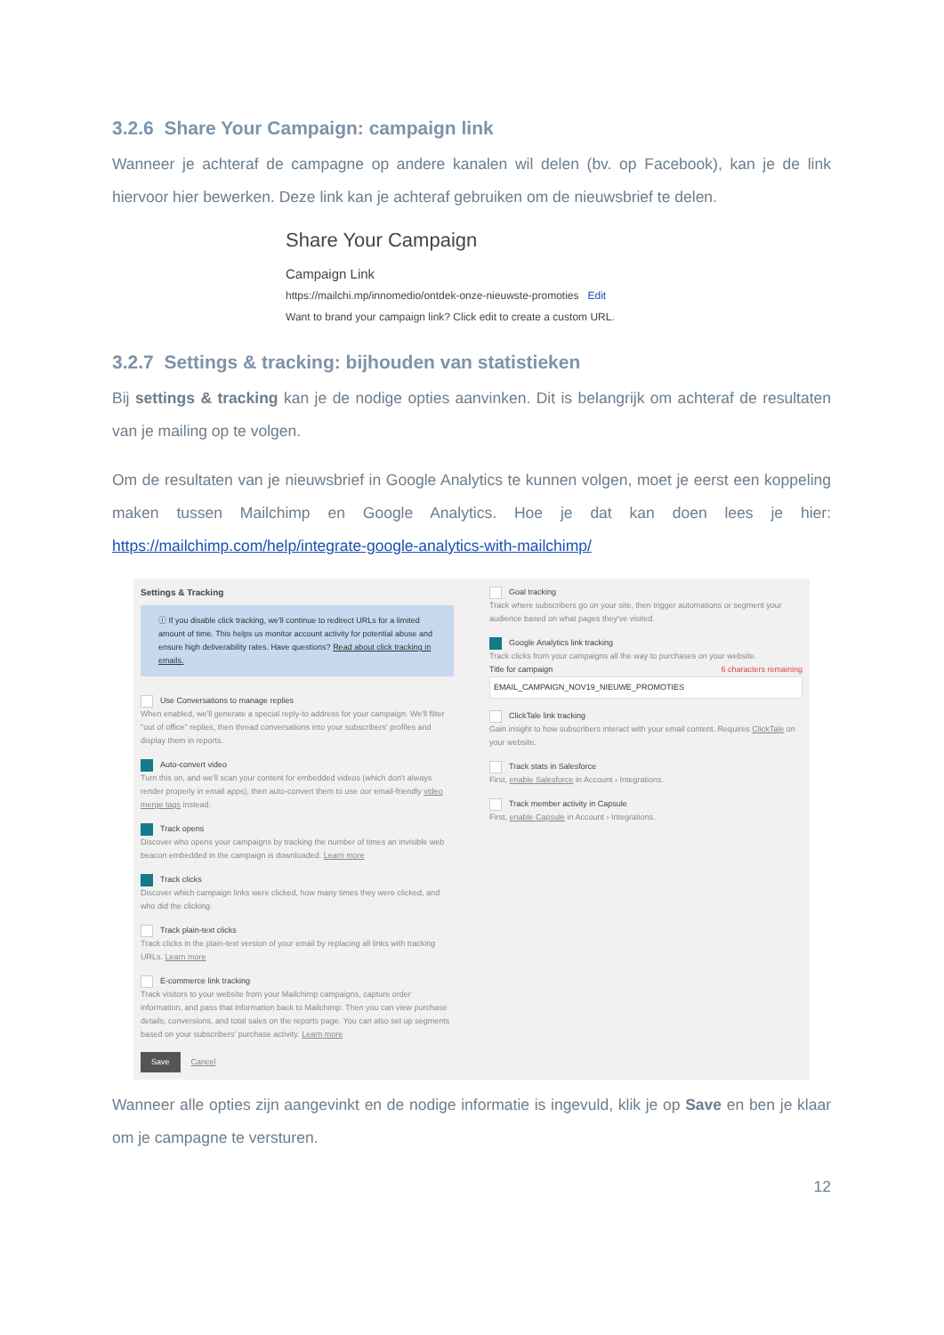3.2.6 Share Your Campaign: campaign link
Wanneer je achteraf de campagne op andere kanalen wil delen (bv. op Facebook), kan je de link hiervoor hier bewerken. Deze link kan je achteraf gebruiken om de nieuwsbrief te delen.
Share Your Campaign
Campaign Link
https://mailchi.mp/innomedio/ontdek-onze-nieuwste-promoties Edit
Want to brand your campaign link? Click edit to create a custom URL.
3.2.7 Settings & tracking: bijhouden van statistieken
Bij settings & tracking kan je de nodige opties aanvinken. Dit is belangrijk om achteraf de resultaten van je mailing op te volgen.
Om de resultaten van je nieuwsbrief in Google Analytics te kunnen volgen, moet je eerst een koppeling maken tussen Mailchimp en Google Analytics. Hoe je dat kan doen lees je hier: https://mailchimp.com/help/integrate-google-analytics-with-mailchimp/
Settings & Tracking
ⓘ If you disable click tracking, we'll continue to redirect URLs for a limited amount of time. This helps us monitor account activity for potential abuse and ensure high deliverability rates. Have questions? Read about click tracking in emails.
Use Conversations to manage replies
When enabled, we'll generate a special reply-to address for your campaign. We'll filter "out of office" replies, then thread conversations into your subscribers' profiles and display them in reports.
Auto-convert video
Turn this on, and we'll scan your content for embedded videos (which don't always render properly in email apps), then auto-convert them to use our email-friendly video merge tags instead.
Track opens
Discover who opens your campaigns by tracking the number of times an invisible web beacon embedded in the campaign is downloaded. Learn more
Track clicks
Discover which campaign links were clicked, how many times they were clicked, and who did the clicking.
Track plain-text clicks
Track clicks in the plain-text version of your email by replacing all links with tracking URLs. Learn more
E-commerce link tracking
Track visitors to your website from your Mailchimp campaigns, capture order information, and pass that information back to Mailchimp. Then you can view purchase details, conversions, and total sales on the reports page. You can also set up segments based on your subscribers' purchase activity. Learn more
Save Cancel
Goal tracking
Track where subscribers go on your site, then trigger automations or segment your audience based on what pages they've visited.
Google Analytics link tracking
Track clicks from your campaigns all the way to purchases on your website.
Title for campaign 6 characters remaining
EMAIL_CAMPAIGN_NOV19_NIEUWE_PROMOTIES
ClickTale link tracking
Gain insight to how subscribers interact with your email content. Requires ClickTale on your website.
Track stats in Salesforce
First, enable Salesforce in Account › Integrations.
Track member activity in Capsule
First, enable Capsule in Account › Integrations.
Wanneer alle opties zijn aangevinkt en de nodige informatie is ingevuld, klik je op Save en ben je klaar om je campagne te versturen.
12